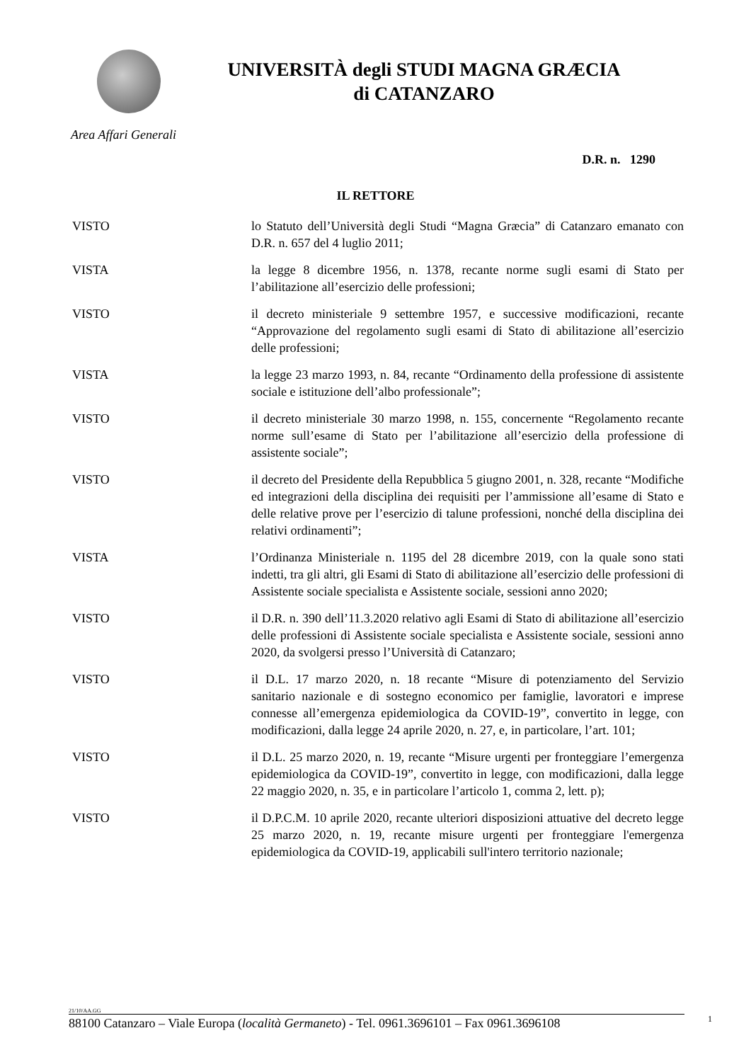UNIVERSITÀ degli STUDI MAGNA GRÆCIA
di CATANZARO
Area Affari Generali
D.R. n. 1290
IL RETTORE
VISTO lo Statuto dell’Università degli Studi “Magna Græcia” di Catanzaro emanato con D.R. n. 657 del 4 luglio 2011;
VISTA la legge 8 dicembre 1956, n. 1378, recante norme sugli esami di Stato per l’abilitazione all’esercizio delle professioni;
VISTO il decreto ministeriale 9 settembre 1957, e successive modificazioni, recante “Approvazione del regolamento sugli esami di Stato di abilitazione all’esercizio delle professioni;
VISTA la legge 23 marzo 1993, n. 84, recante “Ordinamento della professione di assistente sociale e istituzione dell’albo professionale”;
VISTO il decreto ministeriale 30 marzo 1998, n. 155, concernente “Regolamento recante norme sull’esame di Stato per l’abilitazione all’esercizio della professione di assistente sociale”;
VISTO il decreto del Presidente della Repubblica 5 giugno 2001, n. 328, recante “Modifiche ed integrazioni della disciplina dei requisiti per l’ammissione all’esame di Stato e delle relative prove per l’esercizio di talune professioni, nonché della disciplina dei relativi ordinamenti”;
VISTA l’Ordinanza Ministeriale n. 1195 del 28 dicembre 2019, con la quale sono stati indetti, tra gli altri, gli Esami di Stato di abilitazione all’esercizio delle professioni di Assistente sociale specialista e Assistente sociale, sessioni anno 2020;
VISTO il D.R. n. 390 dell’11.3.2020 relativo agli Esami di Stato di abilitazione all’esercizio delle professioni di Assistente sociale specialista e Assistente sociale, sessioni anno 2020, da svolgersi presso l’Università di Catanzaro;
VISTO il D.L. 17 marzo 2020, n. 18 recante “Misure di potenziamento del Servizio sanitario nazionale e di sostegno economico per famiglie, lavoratori e imprese connesse all’emergenza epidemiologica da COVID-19”, convertito in legge, con modificazioni, dalla legge 24 aprile 2020, n. 27, e, in particolare, l’art. 101;
VISTO il D.L. 25 marzo 2020, n. 19, recante “Misure urgenti per fronteggiare l’emergenza epidemiologica da COVID-19”, convertito in legge, con modificazioni, dalla legge 22 maggio 2020, n. 35, e in particolare l’articolo 1, comma 2, lett. p);
VISTO il D.P.C.M. 10 aprile 2020, recante ulteriori disposizioni attuative del decreto legge 25 marzo 2020, n. 19, recante misure urgenti per fronteggiare l'emergenza epidemiologica da COVID-19, applicabili sull'intero territorio nazionale;
21/10/AA.GG
88100 Catanzaro – Viale Europa (località Germaneto) - Tel. 0961.3696101 – Fax 0961.3696108
1